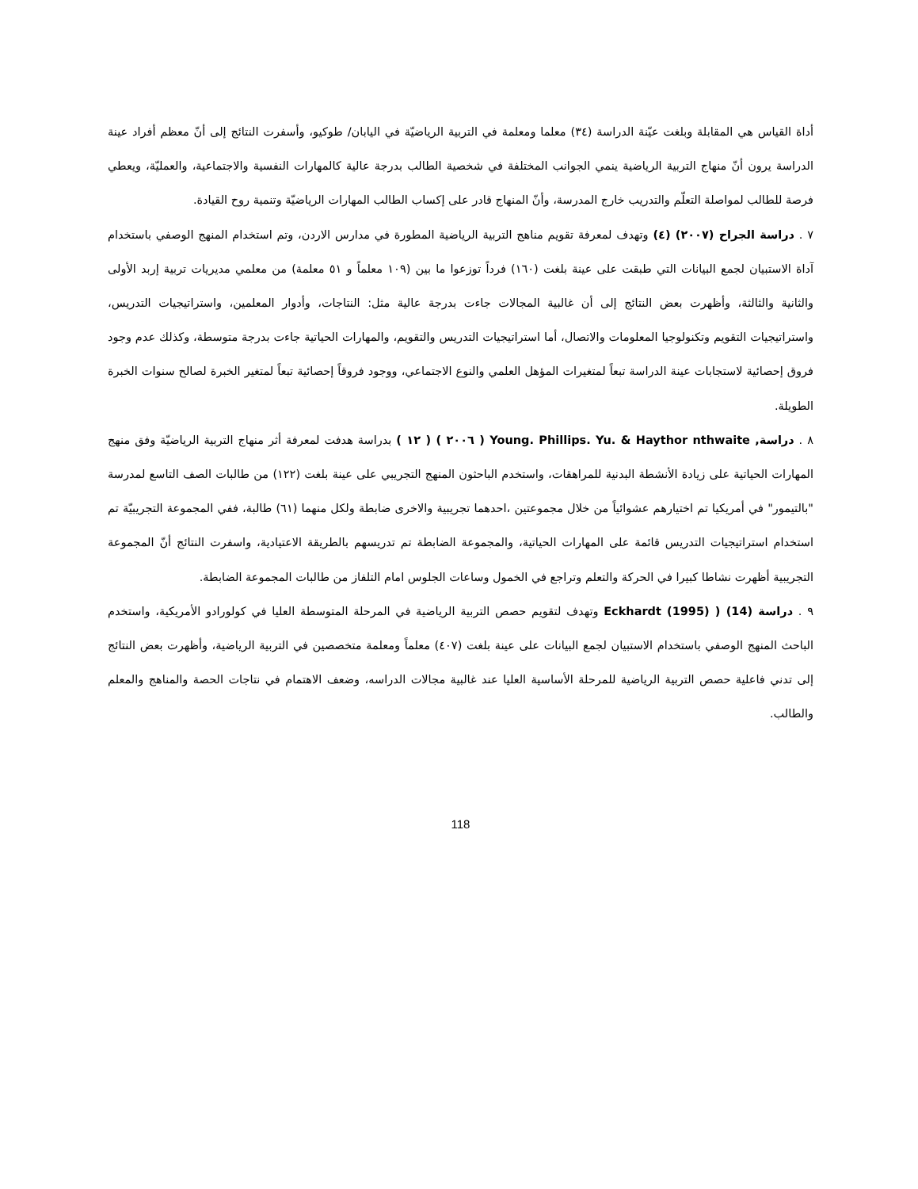أداة القياس هي المقابلة وبلغت عيّنة الدراسة (٣٤) معلما ومعلمة في التربية الرياضيّة في اليابان/ طوكيو، وأسفرت النتائج إلى أنّ معظم أفراد عينة الدراسة يرون أنّ منهاج التربية الرياضية ينمي الجوانب المختلفة في شخصية الطالب بدرجة عالية كالمهارات النفسية والاجتماعية، والعمليّة، ويعطي فرصة للطالب لمواصلة التعلّم والتدريب خارج المدرسة، وأنّ المنهاج قادر على إكساب الطالب المهارات الرياضيّة وتنمية روح القيادة.
٧ . دراسة الجراح (٢٠٠٧) (٤) وتهدف لمعرفة تقويم مناهج التربية الرياضية المطورة في مدارس الاردن، وتم استخدام المنهج الوصفي باستخدام آداة الاستبيان لجمع البيانات التي طبقت على عينة بلغت (١٦٠) فرداً توزعوا ما بين (١٠٩ معلماً و ٥١ معلمة) من معلمي مديريات تربية إربد الأولى والثانية والثالثة، وأظهرت بعض النتائج إلى أن غالبية المجالات جاءت بدرجة عالية مثل: النتاجات، وأدوار المعلمين، واستراتيجيات التدريس، واستراتيجيات التقويم وتكنولوجيا المعلومات والاتصال، أما استراتيجيات التدريس والتقويم، والمهارات الحياتية جاءت بدرجة متوسطة، وكذلك عدم وجود فروق إحصائية لاستجابات عينة الدراسة تبعاً لمتغيرات المؤهل العلمي والنوع الاجتماعي، ووجود فروقاً إحصائية تبعاً لمتغير الخبرة لصالح سنوات الخبرة الطويلة.
٨ . دراسة, Young. Phillips. Yu. & Haythor nthwaite ( ٢٠٠٦ ) ( ١٢ ) بدراسة هدفت لمعرفة أثر منهاج التربية الرياضيّة وفق منهج المهارات الحياتية على زيادة الأنشطة البدنية للمراهقات، واستخدم الباحثون المنهج التجريبي على عينة بلغت (١٢٢) من طالبات الصف التاسع لمدرسة "بالتيمور" في أمريكيا تم اختيارهم عشوائياً من خلال مجموعتين ،احدهما تجريبية والاخرى ضابطة ولكل منهما (٦١) طالبة، ففي المجموعة التجريبيّة تم استخدام استراتيجيات التدريس قائمة على المهارات الحياتية، والمجموعة الضابطة تم تدريسهم بالطريقة الاعتيادية، واسفرت النتائج أنّ المجموعة التجريبية أظهرت نشاطا كبيرا في الحركة والتعلم وتراجع في الخمول وساعات الجلوس امام التلفاز من طالبات المجموعة الضابطة.
٩ . دراسة Eckhardt (1995) ) (14) وتهدف لتقويم حصص التربية الرياضية في المرحلة المتوسطة العليا في كولورادو الأمريكية، واستخدم الباحث المنهج الوصفي باستخدام الاستبيان لجمع البيانات على عينة بلغت (٤٠٧) معلماً ومعلمة متخصصين في التربية الرياضية، وأظهرت بعض النتائج إلى تدني فاعلية حصص التربية الرياضية للمرحلة الأساسية العليا عند غالبية مجالات الدراسه، وضعف الاهتمام في نتاجات الحصة والمناهج والمعلم والطالب.
118